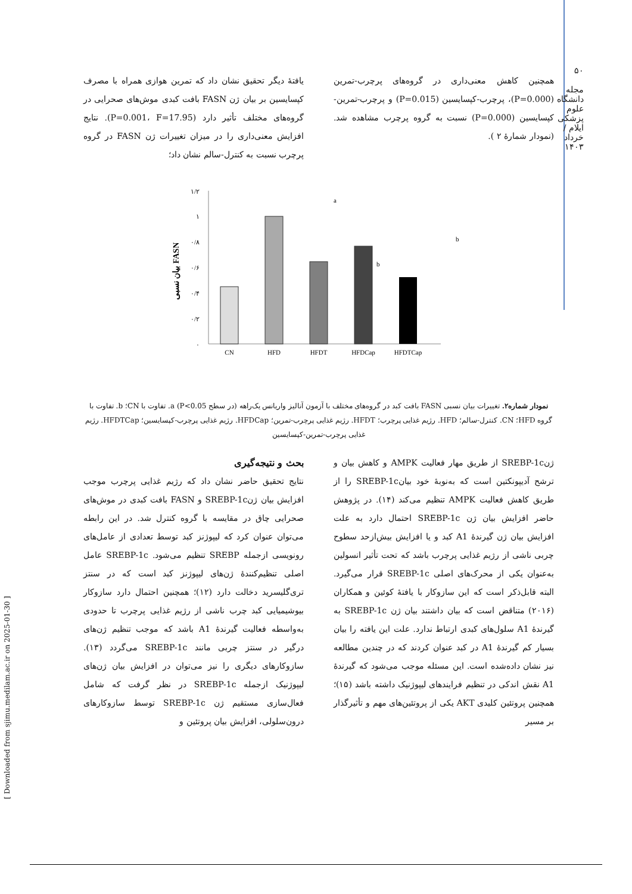۵۰
مجله دانشگاه علوم پزشکی ایلام / خرداد ۱۴۰۳
[ Downloaded from sjimu.medilam.ac.ir on 2025-01-30 ]
یافتهٔ دیگر تحقیق نشان داد که تمرین هوازی همراه با مصرف کپسایسین بر بیان ژن FASN بافت کبدی موش‌های صحرایی در گروه‌های مختلف تأثیر دارد (P=0.001، F=17.95). نتایج افزایش معنی‌داری را در میزان تغییرات ژن FASN در گروه پرچرب نسبت به کنترل-سالم نشان داد؛
همچنین کاهش معنی‌داری در گروه‌های پرچرب-تمرین (P=0.000)، پرچرب-کپسایسین (P=0.015) و پرچرب-تمرین-کپسایسین (P=0.000) نسبت به گروه پرچرب مشاهده شد. (نمودار شمارهٔ ۲ ).
۱/۲
۱
۰/۸
۰/۶
۰/۴
۰/۲
۰
CN
HFD
HFDT
HFDCap
HFDTCap
a
b
b
بیان نسبی FASN
نمودار شماره۲. تغییرات بیان نسبی FASN بافت کبد در گروه‌های مختلف با آزمون آنالیز واریانس یک‌راهه (در سطح P<0.05) a. تفاوت با CN؛ b. تفاوت با گروه HFD؛ CN. کنترل-سالم؛ HFD. رژیم غذایی پرچرب؛ HFDT. رژیم غذایی پرچرب-تمرین؛ HFDCap. رژیم غذایی پرچرب-کپسایسین؛ HFDTCap. رژیم غذایی پرچرب-تمرین-کپسایسین
بحث و نتیجه‌گیری
نتایج تحقیق حاضر نشان داد که رژیم غذایی پرچرب موجب افزایش بیان ژنSREBP-1c و FASN بافت کبدی در موش‌های صحرایی چاق در مقایسه با گروه کنترل شد. در این رابطه می‌توان عنوان کرد که لیپوژنز کبد توسط تعدادی از عامل‌های رونویسی ازجمله SREBP تنظیم می‌شود. SREBP-1c عامل اصلی تنظیم‌کنندهٔ ژن‌های لیپوژنز کبد است که در سنتز تری‌گلیسرید دخالت دارد (۱۲)؛ همچنین احتمال دارد سازوکار بیوشیمیایی کبد چرب ناشی از رژیم غذایی پرچرب تا حدودی به‌واسطه فعالیت گیرندهٔ A1 باشد که موجب تنظیم ژن‌های درگیر در سنتز چربی مانند SREBP-1c می‌گردد (۱۳). سازوکارهای دیگری را نیز می‌توان در افزایش بیان ژن‌های لیپوژنیک ازجمله SREBP-1c در نظر گرفت که شامل فعال‌سازی مستقیم ژن SREBP-1c توسط سازوکارهای درون‌سلولی، افزایش بیان پروتئین و
ژنSREBP-1c از طریق مهار فعالیت AMPK و کاهش بیان و ترشح آدیپونکتین است که به‌نوبهٔ خود بیانSREBP-1c را از طریق کاهش فعالیت AMPK تنظیم می‌کند (۱۴). در پژوهش حاضر افزایش بیان ژن SREBP-1c احتمال دارد به علت افزایش بیان ژن گیرندهٔ A1 کبد و یا افزایش بیش‌ازحد سطوح چربی ناشی از رژیم غذایی پرچرب باشد که تحت تأثیر انسولین به‌عنوان یکی از محرک‌های اصلی SREBP-1c قرار می‌گیرد. البته قابل‌ذکر است که این سازوکار با یافتهٔ کوئین و همکاران (۲۰۱۶) متناقض است که بیان داشتند بیان ژن SREBP-1c به گیرندهٔ A1 سلول‌های کبدی ارتباط ندارد. علت این یافته را بیان بسیار کم گیرندهٔ A1 در کبد عنوان کردند که در چندین مطالعه نیز نشان داده‌شده است. این مسئله موجب می‌شود که گیرندهٔ A1 نقش اندکی در تنظیم فرایندهای لیپوژنیک داشته باشد (۱۵)؛ همچنین پروتئین کلیدی AKT یکی از پروتئین‌های مهم و تأثیرگذار بر مسیر